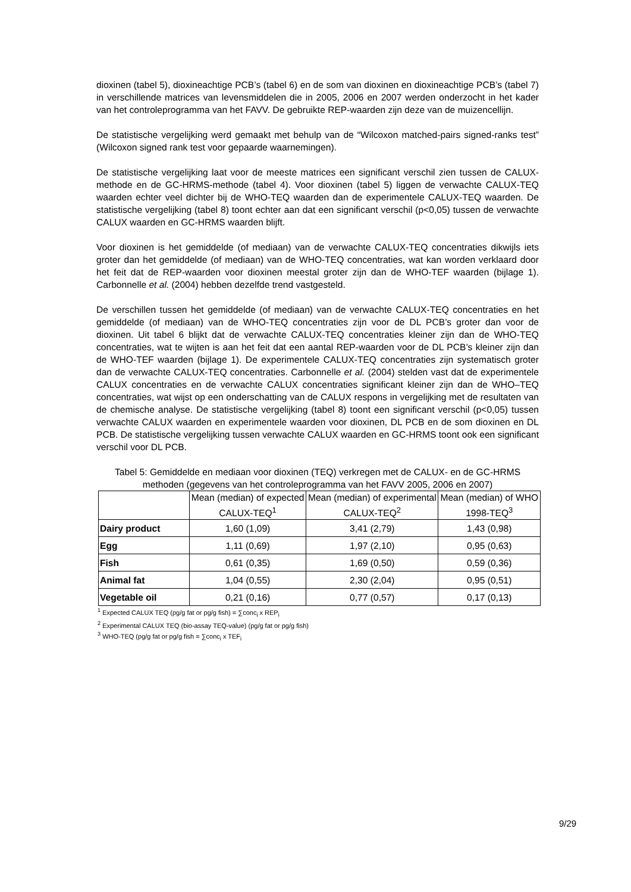dioxinen (tabel 5), dioxineachtige PCB’s (tabel 6) en de som van dioxinen en dioxineachtige PCB’s (tabel 7) in verschillende matrices van levensmiddelen die in 2005, 2006 en 2007 werden onderzocht in het kader van het controleprogramma van het FAVV. De gebruikte REP-waarden zijn deze van de muizencellijn.
De statistische vergelijking werd gemaakt met behulp van de “Wilcoxon matched-pairs signed-ranks test” (Wilcoxon signed rank test voor gepaarde waarnemingen).
De statistische vergelijking laat voor de meeste matrices een significant verschil zien tussen de CALUX-methode en de GC-HRMS-methode (tabel 4). Voor dioxinen (tabel 5) liggen de verwachte CALUX-TEQ waarden echter veel dichter bij de WHO-TEQ waarden dan de experimentele CALUX-TEQ waarden. De statistische vergelijking (tabel 8) toont echter aan dat een significant verschil (p<0,05) tussen de verwachte CALUX waarden en GC-HRMS waarden blijft.
Voor dioxinen is het gemiddelde (of mediaan) van de verwachte CALUX-TEQ concentraties dikwijls iets groter dan het gemiddelde (of mediaan) van de WHO-TEQ concentraties, wat kan worden verklaard door het feit dat de REP-waarden voor dioxinen meestal groter zijn dan de WHO-TEF waarden (bijlage 1). Carbonnelle et al. (2004) hebben dezelfde trend vastgesteld.
De verschillen tussen het gemiddelde (of mediaan) van de verwachte CALUX-TEQ concentraties en het gemiddelde (of mediaan) van de WHO-TEQ concentraties zijn voor de DL PCB’s groter dan voor de dioxinen. Uit tabel 6 blijkt dat de verwachte CALUX-TEQ concentraties kleiner zijn dan de WHO-TEQ concentraties, wat te wijten is aan het feit dat een aantal REP-waarden voor de DL PCB’s kleiner zijn dan de WHO-TEF waarden (bijlage 1). De experimentele CALUX-TEQ concentraties zijn systematisch groter dan de verwachte CALUX-TEQ concentraties. Carbonnelle et al. (2004) stelden vast dat de experimentele CALUX concentraties en de verwachte CALUX concentraties significant kleiner zijn dan de WHO–TEQ concentraties, wat wijst op een onderschatting van de CALUX respons in vergelijking met de resultaten van de chemische analyse. De statistische vergelijking (tabel 8) toont een significant verschil (p<0,05) tussen verwachte CALUX waarden en experimentele waarden voor dioxinen, DL PCB en de som dioxinen en DL PCB. De statistische vergelijking tussen verwachte CALUX waarden en GC-HRMS toont ook een significant verschil voor DL PCB.
Tabel 5: Gemiddelde en mediaan voor dioxinen (TEQ) verkregen met de CALUX- en de GC-HRMS methoden (gegevens van het controleprogramma van het FAVV 2005, 2006 en 2007)
| | Mean (median) of expected CALUX-TEQ<sup>1</sup> | Mean (median) of experimental CALUX-TEQ<sup>2</sup> | Mean (median) of WHO 1998-TEQ<sup>3</sup> |
| --- | --- | --- | --- |
| Dairy product | 1,60 (1,09) | 3,41 (2,79) | 1,43 (0,98) |
| Egg | 1,11 (0,69) | 1,97 (2,10) | 0,95 (0,63) |
| Fish | 0,61 (0,35) | 1,69 (0,50) | 0,59 (0,36) |
| Animal fat | 1,04 (0,55) | 2,30 (2,04) | 0,95 (0,51) |
| Vegetable oil | 0,21 (0,16) | 0,77 (0,57) | 0,17 (0,13) |
<sup>1</sup> Expected CALUX TEQ (pg/g fat or pg/g fish) = ∑conc<sub>i</sub> x REP<sub>i</sub>
<sup>2</sup> Experimental CALUX TEQ (bio-assay TEQ-value) (pg/g fat or pg/g fish)
<sup>3</sup> WHO-TEQ (pg/g fat or pg/g fish = ∑conc<sub>i</sub> x TEF<sub>i</sub>
9/29